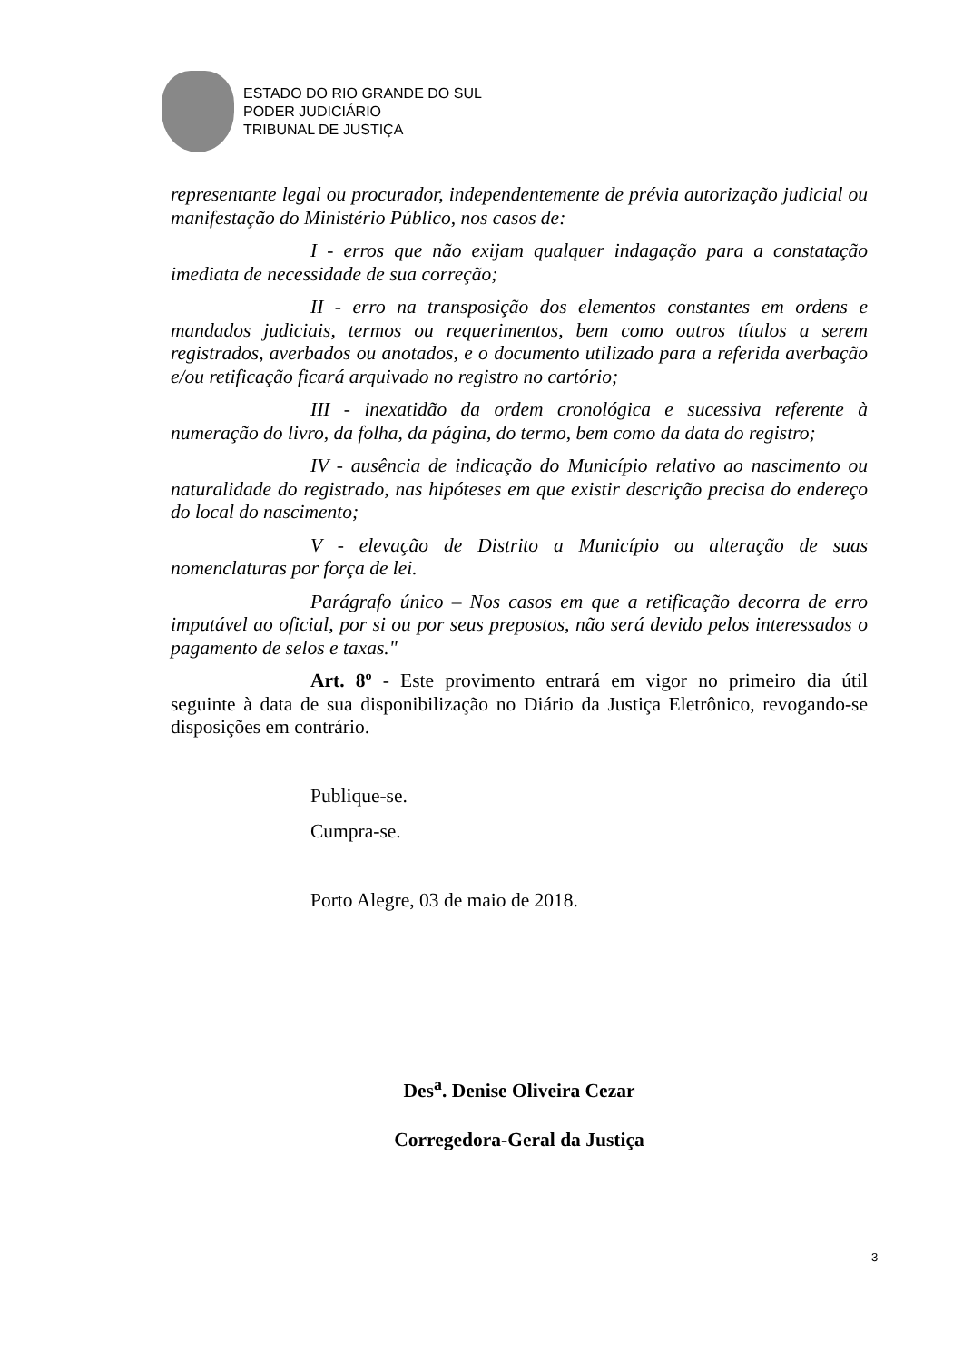ESTADO DO RIO GRANDE DO SUL
PODER JUDICIÁRIO
TRIBUNAL DE JUSTIÇA
representante legal ou procurador, independentemente de prévia autorização judicial ou manifestação do Ministério Público, nos casos de:
I - erros que não exijam qualquer indagação para a constatação imediata de necessidade de sua correção;
II - erro na transposição dos elementos constantes em ordens e mandados judiciais, termos ou requerimentos, bem como outros títulos a serem registrados, averbados ou anotados, e o documento utilizado para a referida averbação e/ou retificação ficará arquivado no registro no cartório;
III - inexatidão da ordem cronológica e sucessiva referente à numeração do livro, da folha, da página, do termo, bem como da data do registro;
IV - ausência de indicação do Município relativo ao nascimento ou naturalidade do registrado, nas hipóteses em que existir descrição precisa do endereço do local do nascimento;
V - elevação de Distrito a Município ou alteração de suas nomenclaturas por força de lei.
Parágrafo único – Nos casos em que a retificação decorra de erro imputável ao oficial, por si ou por seus prepostos, não será devido pelos interessados o pagamento de selos e taxas."
Art. 8º - Este provimento entrará em vigor no primeiro dia útil seguinte à data de sua disponibilização no Diário da Justiça Eletrônico, revogando-se disposições em contrário.
Publique-se.
Cumpra-se.
Porto Alegre, 03 de maio de 2018.
Des<sup>a</sup>. Denise Oliveira Cezar
Corregedora-Geral da Justiça
3